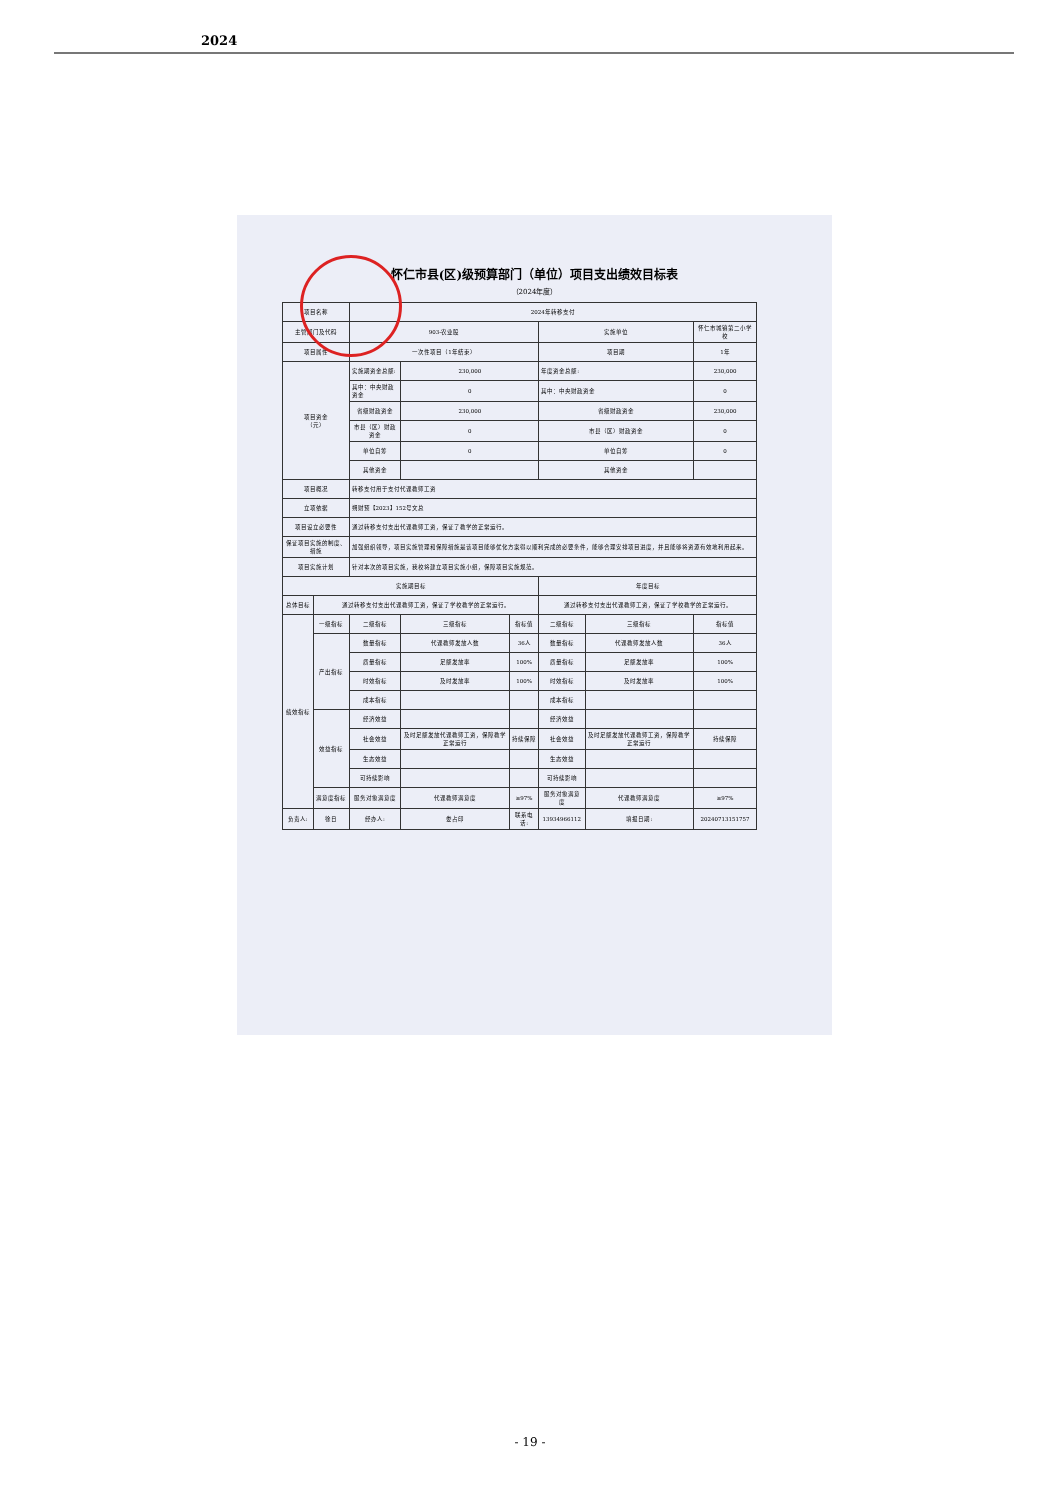2024
怀仁市县(区)级预算部门（单位）项目支出绩效目标表
（2024年度）
| 项目名称 | | 2024年转移支付 | | | | | |
| 主管部门及代码 | | 903-农业股 | | | 实施单位 | | 怀仁市城镇第二小学校 |
| 项目属性 | | 一次性项目（1年结束） | | | 项目期 | | 1年 |
| 项目资金 （元） | | 实施期资金总额: | 230,000 | | 年度资金总额: | | 230,000 |
| | | 其中：中央财政资金 | 0 | | 其中：中央财政资金 | | 0 |
| | | 省级财政资金 | 230,000 | | 省级财政资金 | | 230,000 |
| | | 市县（区）财政资金 | 0 | | 市县（区）财政资金 | | 0 |
| | | 单位自筹 | 0 | | 单位自筹 | | 0 |
| | | 其他资金 | | | 其他资金 | | |
| 项目概况 | | 转移支付用于支付代课教师工资 | | | | | |
| 立项依据 | | 朔财预【2023】152号文总 | | | | | |
| 项目设立必要性 | | 通过转移支付支出代课教师工资，保证了教学的正常运行。 | | | | | |
| 保证项目实施的制度、措施 | | 加强组织领导，项目实施管理和保障措施是该项目能够优化方案得以顺利完成的必要条件，能够合理安排项目进度，并且能够将资源有效地利用起来。 | | | | | |
| 项目实施计划 | | 针对本次的项目实施，我校将建立项目实施小组，保障项目实施规范。 | | | | | |
| 实施期目标 | | | | | 年度目标 | | |
| 总体目标 | 通过转移支付支出代课教师工资，保证了学校教学的正常运行。 | | | | 通过转移支付支出代课教师工资，保证了学校教学的正常运行。 | | |
| 绩效指标 | 一级指标 | 二级指标 | 三级指标 | 指标值 | 二级指标 | 三级指标 | 指标值 |
| | 产出指标 | 数量指标 | 代课教师发放人数 | 36人 | 数量指标 | 代课教师发放人数 | 36人 |
| | | 质量指标 | 足额发放率 | 100% | 质量指标 | 足额发放率 | 100% |
| | | 时效指标 | 及时发放率 | 100% | 时效指标 | 及时发放率 | 100% |
| | | 成本指标 | | | 成本指标 | | |
| | 效益指标 | 经济效益 | | | 经济效益 | | |
| | | 社会效益 | 及时足额发放代课教师工资，保障教学正常运行 | 持续保障 | 社会效益 | 及时足额发放代课教师工资，保障教学正常运行 | 持续保障 |
| | | 生态效益 | | | 生态效益 | | |
| | | 可持续影响 | | | 可持续影响 | | |
| | 满意度指标 | 服务对象满意度 | 代课教师满意度 | ≥97% | 服务对象满意度 | 代课教师满意度 | ≥97% |
| 负责人: | 徐日 | 经办人: | 娄占印 | 联系电话: | 13934966112 | 填报日期: | 20240713151757 |
- 19 -